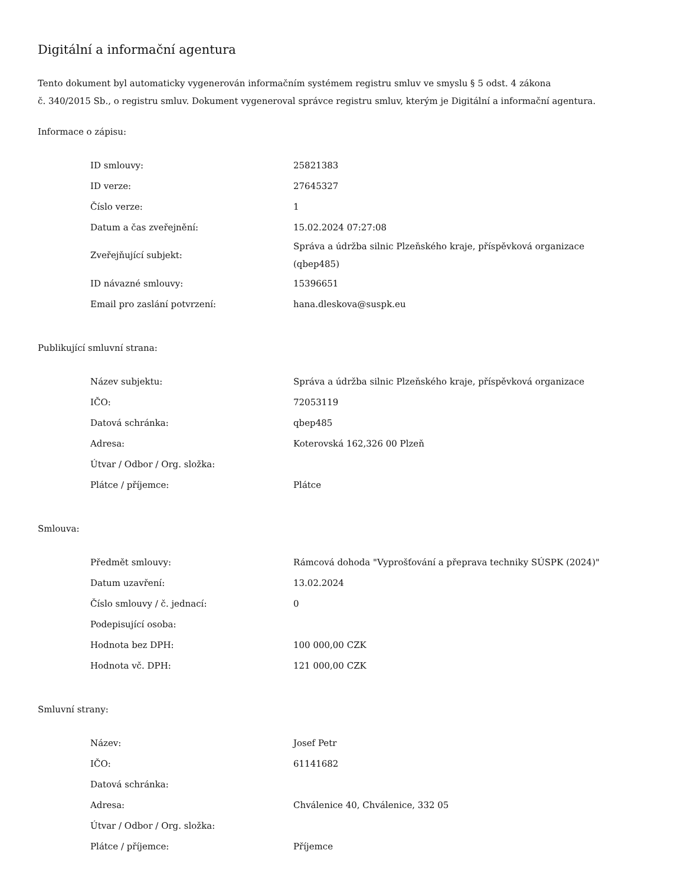Digitální a informační agentura
Tento dokument byl automaticky vygenerován informačním systémem registru smluv ve smyslu § 5 odst. 4 zákona
č. 340/2015 Sb., o registru smluv. Dokument vygeneroval správce registru smluv, kterým je Digitální a informační agentura.
Informace o zápisu:
| ID smlouvy: | 25821383 |
| ID verze: | 27645327 |
| Číslo verze: | 1 |
| Datum a čas zveřejnění: | 15.02.2024 07:27:08 |
| Zveřejňující subjekt: | Správa a údržba silnic Plzeňského kraje, příspěvková organizace (qbep485) |
| ID návazné smlouvy: | 15396651 |
| Email pro zaslání potvrzení: | hana.dleskova@suspk.eu |
Publikující smluvní strana:
| Název subjektu: | Správa a údržba silnic Plzeňského kraje, příspěvková organizace |
| IČO: | 72053119 |
| Datová schránka: | qbep485 |
| Adresa: | Koterovská 162,326 00 Plzeň |
| Útvar / Odbor / Org. složka: | |
| Plátce / příjemce: | Plátce |
Smlouva:
| Předmět smlouvy: | Rámcová dohoda "Vyprošťování a přeprava techniky SÚSPK (2024)" |
| Datum uzavření: | 13.02.2024 |
| Číslo smlouvy / č. jednací: | 0 |
| Podepisující osoba: | |
| Hodnota bez DPH: | 100 000,00 CZK |
| Hodnota vč. DPH: | 121 000,00 CZK |
Smluvní strany:
| Název: | Josef Petr |
| IČO: | 61141682 |
| Datová schránka: | |
| Adresa: | Chválenice 40, Chválenice, 332 05 |
| Útvar / Odbor / Org. složka: | |
| Plátce / příjemce: | Příjemce |